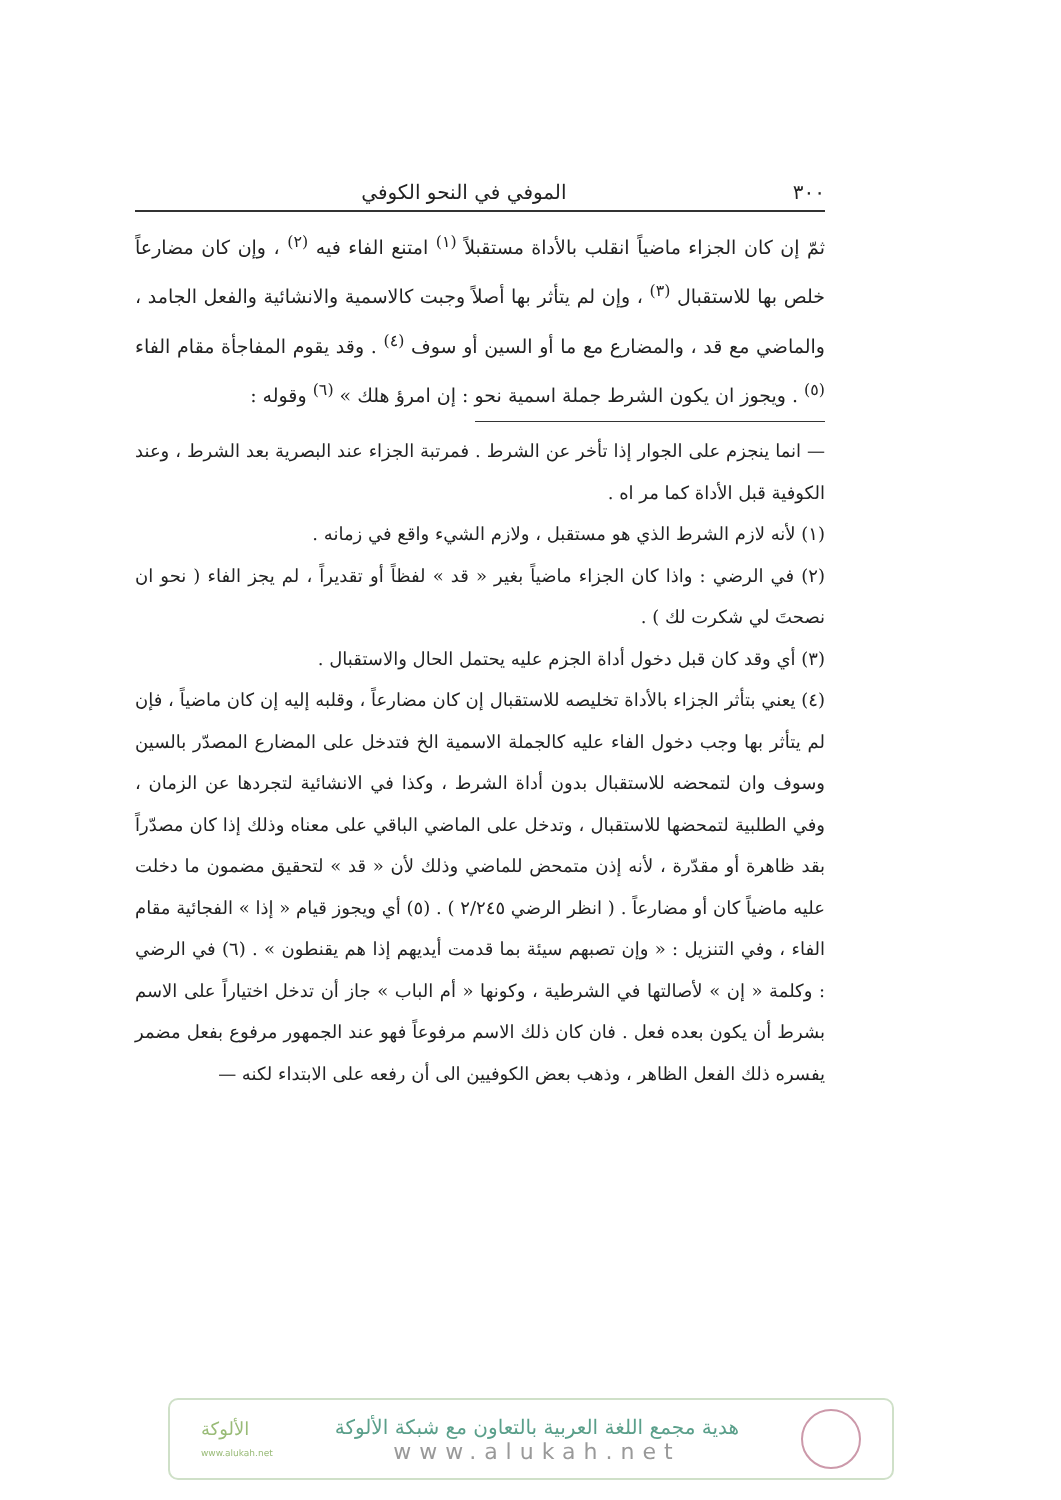٣٠٠ الموفي في النحو الكوفي
ثمّ إن كان الجزاء ماضياً انقلب بالأداة مستقبلاً <sup>(١)</sup> امتنع الفاء فيه <sup>(٢)</sup> ، وإن كان مضارعاً خلص بها للاستقبال <sup>(٣)</sup> ، وإن لم يتأثر بها أصلاً وجبت كالاسمية والانشائية والفعل الجامد ، والماضي مع قد ، والمضارع مع ما أو السين أو سوف <sup>(٤)</sup> . وقد يقوم المفاجأة مقام الفاء <sup>(٥)</sup> . ويجوز ان يكون الشرط جملة اسمية نحو : إن امرؤ هلك » <sup>(٦)</sup> وقوله :
— انما ينجزم على الجوار إذا تأخر عن الشرط . فمرتبة الجزاء عند البصرية بعد الشرط ، وعند الكوفية قبل الأداة كما مر اه .
(١) لأنه لازم الشرط الذي هو مستقبل ، ولازم الشيء واقع في زمانه .
(٢) في الرضي : واذا كان الجزاء ماضياً بغير « قد » لفظاً أو تقديراً ، لم يجز الفاء ( نحو ان نصحتَ لي شكرت لك ) .
(٣) أي وقد كان قبل دخول أداة الجزم عليه يحتمل الحال والاستقبال .
(٤) يعني بتأثر الجزاء بالأداة تخليصه للاستقبال إن كان مضارعاً ، وقلبه إليه إن كان ماضياً ، فإن لم يتأثر بها وجب دخول الفاء عليه كالجملة الاسمية الخ فتدخل على المضارع المصدّر بالسين وسوف وان لتمحضه للاستقبال بدون أداة الشرط ، وكذا في الانشائية لتجردها عن الزمان ، وفي الطلبية لتمحضها للاستقبال ، وتدخل على الماضي الباقي على معناه وذلك إذا كان مصدّراً بقد ظاهرة أو مقدّرة ، لأنه إذن متمحض للماضي وذلك لأن « قد » لتحقيق مضمون ما دخلت عليه ماضياً كان أو مضارعاً . ( انظر الرضي ٢/٢٤٥ ) . (٥) أي ويجوز قيام « إذا » الفجائية مقام الفاء ، وفي التنزيل : « وإن تصبهم سيئة بما قدمت أيديهم إذا هم يقنطون » . (٦) في الرضي : وكلمة « إن » لأصالتها في الشرطية ، وكونها « أم الباب » جاز أن تدخل اختياراً على الاسم بشرط أن يكون بعده فعل . فان كان ذلك الاسم مرفوعاً فهو عند الجمهور مرفوع بفعل مضمر يفسره ذلك الفعل الظاهر ، وذهب بعض الكوفيين الى أن رفعه على الابتداء لكنه —
الألوكة
www.alukah.net
هدية مجمع اللغة العربية بالتعاون مع شبكة الألوكة
www.alukah.net